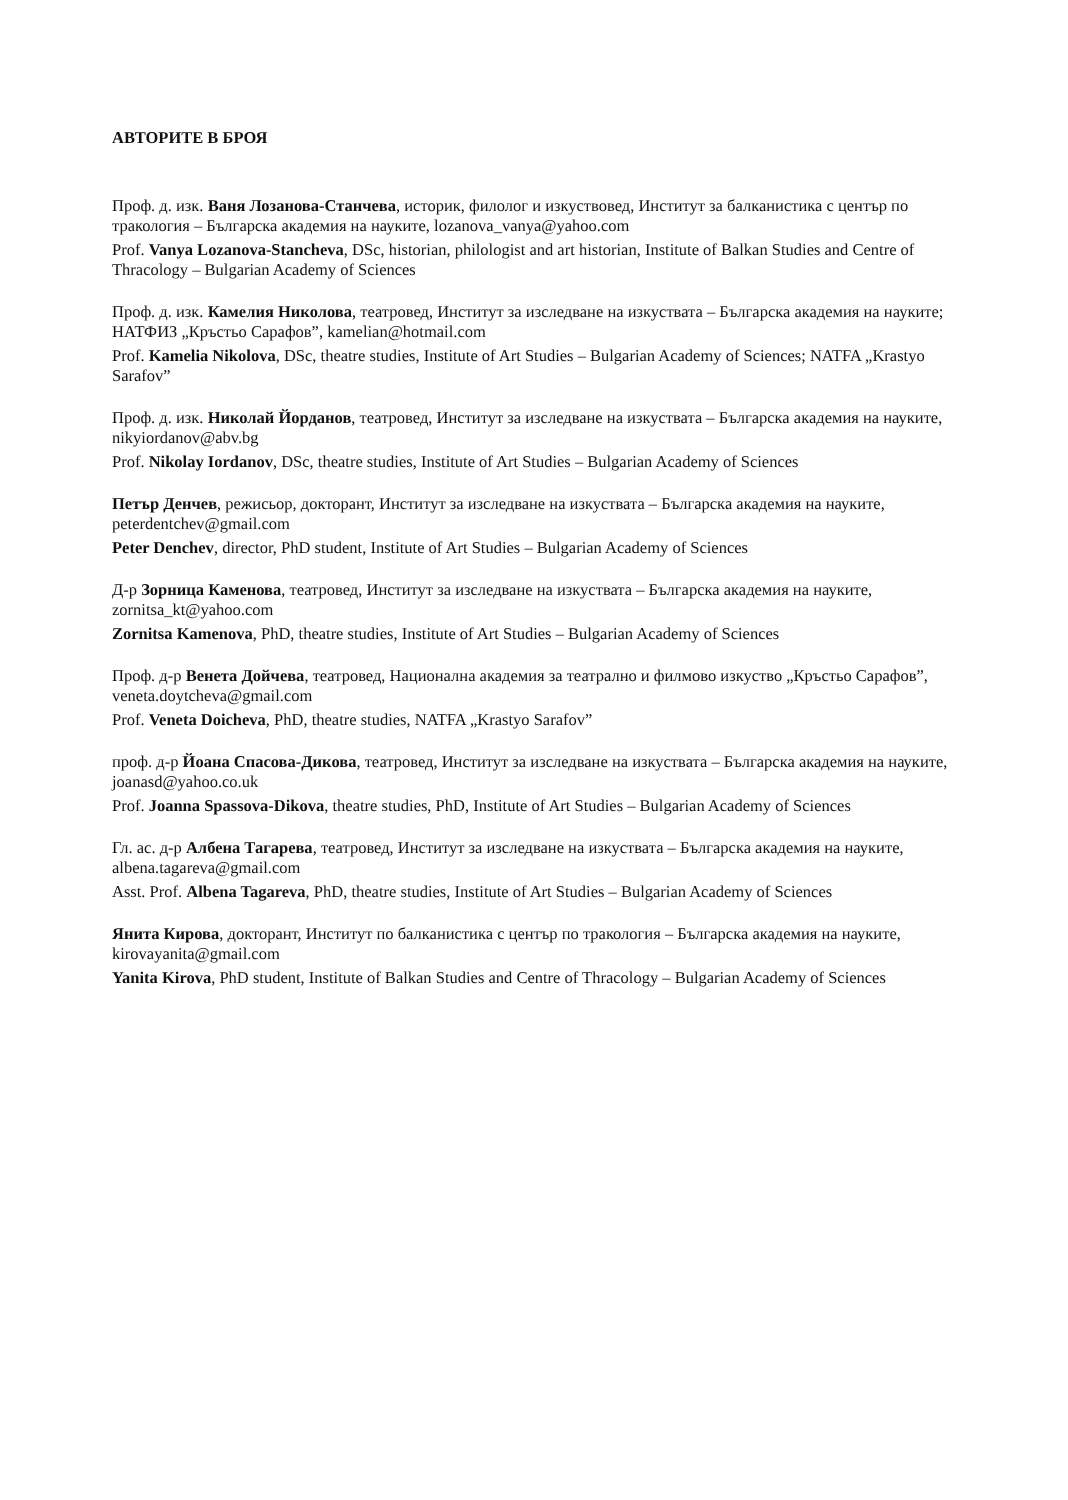АВТОРИТЕ В БРОЯ
Проф. д. изк. Ваня Лозанова-Станчева, историк, филолог и изкуствовед, Институт за балканистика с център по тракология – Българска академия на науките, lozanova_vanya@yahoo.com
Prof. Vanya Lozanova-Stancheva, DSc, historian, philologist and art historian, Institute of Balkan Studies and Centre of Thracology – Bulgarian Academy of Sciences
Проф. д. изк. Камелия Николова, театровед, Институт за изследване на изкуствата – Българска академия на науките; НАТФИЗ „Кръстьо Сарафов”, kamelian@hotmail.com
Prof. Kamelia Nikolova, DSc, theatre studies, Institute of Art Studies – Bulgarian Academy of Sciences; NATFA „Krastyo Sarafov”
Проф. д. изк. Николай Йорданов, театровед, Институт за изследване на изкуствата – Българска академия на науките, nikyiordanov@abv.bg
Prof. Nikolay Iordanov, DSc, theatre studies, Institute of Art Studies – Bulgarian Academy of Sciences
Петър Денчев, режисьор, докторант, Институт за изследване на изкуствата – Българска академия на науките, peterdentchev@gmail.com
Peter Denchev, director, PhD student, Institute of Art Studies – Bulgarian Academy of Sciences
Д-р Зорница Каменова, театровед, Институт за изследване на изкуствата – Българска академия на науките, zornitsa_kt@yahoo.com
Zornitsa Kamenova, PhD, theatre studies, Institute of Art Studies – Bulgarian Academy of Sciences
Проф. д-р Венета Дойчева, театровед, Национална академия за театрално и филмово изкуство „Кръстьо Сарафов”, veneta.doytcheva@gmail.com
Prof. Veneta Doicheva, PhD, theatre studies, NATFA „Krastyo Sarafov”
проф. д-р Йоана Спасова-Дикова, театровед, Институт за изследване на изкуствата – Българска академия на науките, joanasd@yahoo.co.uk
Prof. Joanna Spassova-Dikova, theatre studies, PhD, Institute of Art Studies – Bulgarian Academy of Sciences
Гл. ас. д-р Албена Тагарева, театровед, Институт за изследване на изкуствата – Българска академия на науките, albena.tagareva@gmail.com
Asst. Prof. Albena Tagareva, PhD, theatre studies, Institute of Art Studies – Bulgarian Academy of Sciences
Янита Кирова, докторант, Институт по балканистика с център по тракология – Българска академия на науките, kirovayanita@gmail.com
Yanita Kirova, PhD student, Institute of Balkan Studies and Centre of Thracology – Bulgarian Academy of Sciences